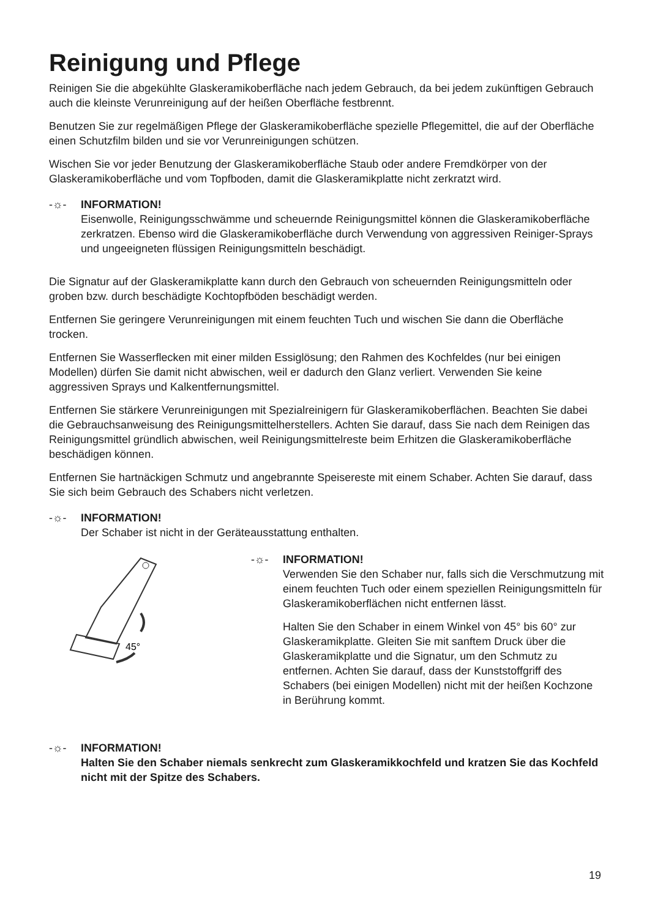Reinigung und Pflege
Reinigen Sie die abgekühlte Glaskeramikoberfläche nach jedem Gebrauch, da bei jedem zukünftigen Gebrauch auch die kleinste Verunreinigung auf der heißen Oberfläche festbrennt.
Benutzen Sie zur regelmäßigen Pflege der Glaskeramikoberfläche spezielle Pflegemittel, die auf der Oberfläche einen Schutzfilm bilden und sie vor Verunreinigungen schützen.
Wischen Sie vor jeder Benutzung der Glaskeramikoberfläche Staub oder andere Fremdkörper von der Glaskeramikoberfläche und vom Topfboden, damit die Glaskeramikplatte nicht zerkratzt wird.
-☼- INFORMATION!
Eisenwolle, Reinigungsschwämme und scheuernde Reinigungsmittel können die Glaskeramikoberfläche zerkratzen. Ebenso wird die Glaskeramikoberfläche durch Verwendung von aggressiven Reiniger-Sprays und ungeeigneten flüssigen Reinigungsmitteln beschädigt.
Die Signatur auf der Glaskeramikplatte kann durch den Gebrauch von scheuernden Reinigungsmitteln oder groben bzw. durch beschädigte Kochtopfböden beschädigt werden.
Entfernen Sie geringere Verunreinigungen mit einem feuchten Tuch und wischen Sie dann die Oberfläche trocken.
Entfernen Sie Wasserflecken mit einer milden Essiglösung; den Rahmen des Kochfeldes (nur bei einigen Modellen) dürfen Sie damit nicht abwischen, weil er dadurch den Glanz verliert. Verwenden Sie keine aggressiven Sprays und Kalkentfernungsmittel.
Entfernen Sie stärkere Verunreinigungen mit Spezialreinigern für Glaskeramikoberflächen. Beachten Sie dabei die Gebrauchsanweisung des Reinigungsmittelherstellers. Achten Sie darauf, dass Sie nach dem Reinigen das Reinigungsmittel gründlich abwischen, weil Reinigungsmittelreste beim Erhitzen die Glaskeramikoberfläche beschädigen können.
Entfernen Sie hartnäckigen Schmutz und angebrannte Speisereste mit einem Schaber. Achten Sie darauf, dass Sie sich beim Gebrauch des Schabers nicht verletzen.
-☼- INFORMATION!
Der Schaber ist nicht in der Geräteausstattung enthalten.
45°
-☼- INFORMATION!
Verwenden Sie den Schaber nur, falls sich die Verschmutzung mit einem feuchten Tuch oder einem speziellen Reinigungsmitteln für Glaskeramikoberflächen nicht entfernen lässt.
Halten Sie den Schaber in einem Winkel von 45° bis 60° zur Glaskeramikplatte. Gleiten Sie mit sanftem Druck über die Glaskeramikplatte und die Signatur, um den Schmutz zu entfernen. Achten Sie darauf, dass der Kunststoffgriff des Schabers (bei einigen Modellen) nicht mit der heißen Kochzone in Berührung kommt.
-☼- INFORMATION!
Halten Sie den Schaber niemals senkrecht zum Glaskeramikkochfeld und kratzen Sie das Kochfeld nicht mit der Spitze des Schabers.
19